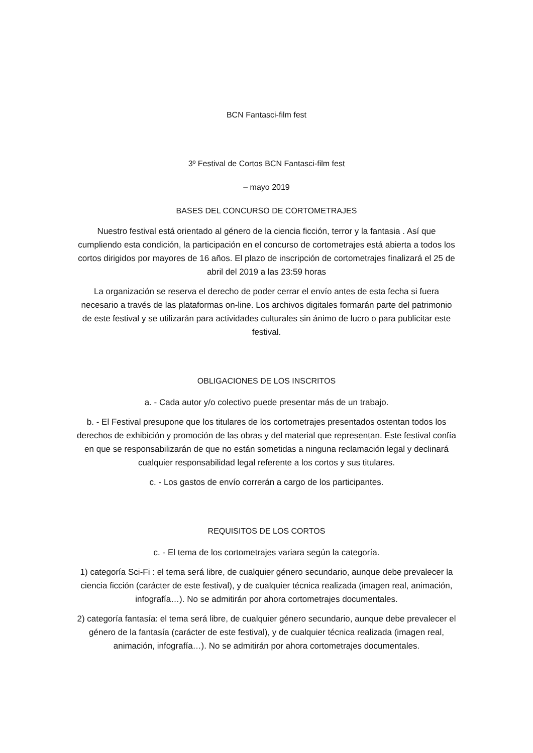BCN Fantasci-film fest
3º Festival de Cortos BCN Fantasci-film fest
– mayo 2019
BASES DEL CONCURSO DE CORTOMETRAJES
Nuestro festival está orientado al género de la ciencia ficción, terror y la fantasia . Así que cumpliendo esta condición, la participación en el concurso de cortometrajes está abierta a todos los cortos dirigidos por mayores de 16 años. El plazo de inscripción de cortometrajes finalizará el 25 de abril del 2019 a las 23:59 horas
La organización se reserva el derecho de poder cerrar el envío antes de esta fecha si fuera necesario a través de las plataformas on-line. Los archivos digitales formarán parte del patrimonio de este festival y se utilizarán para actividades culturales sin ánimo de lucro o para publicitar este festival.
OBLIGACIONES DE LOS INSCRITOS
a. - Cada autor y/o colectivo puede presentar más de un trabajo.
b. - El Festival presupone que los titulares de los cortometrajes presentados ostentan todos los derechos de exhibición y promoción de las obras y del material que representan. Este festival confía en que se responsabilizarán de que no están sometidas a ninguna reclamación legal y declinará cualquier responsabilidad legal referente a los cortos y sus titulares.
c. - Los gastos de envío correrán a cargo de los participantes.
REQUISITOS DE LOS CORTOS
c. - El tema de los cortometrajes variara según la categoría.
1) categoría Sci-Fi : el tema será libre, de cualquier género secundario, aunque debe prevalecer la ciencia ficción (carácter de este festival), y de cualquier técnica realizada (imagen real, animación, infografía…). No se admitirán por ahora cortometrajes documentales.
2) categoría fantasía: el tema será libre, de cualquier género secundario, aunque debe prevalecer el género de la fantasía (carácter de este festival), y de cualquier técnica realizada (imagen real, animación, infografía…). No se admitirán por ahora cortometrajes documentales.